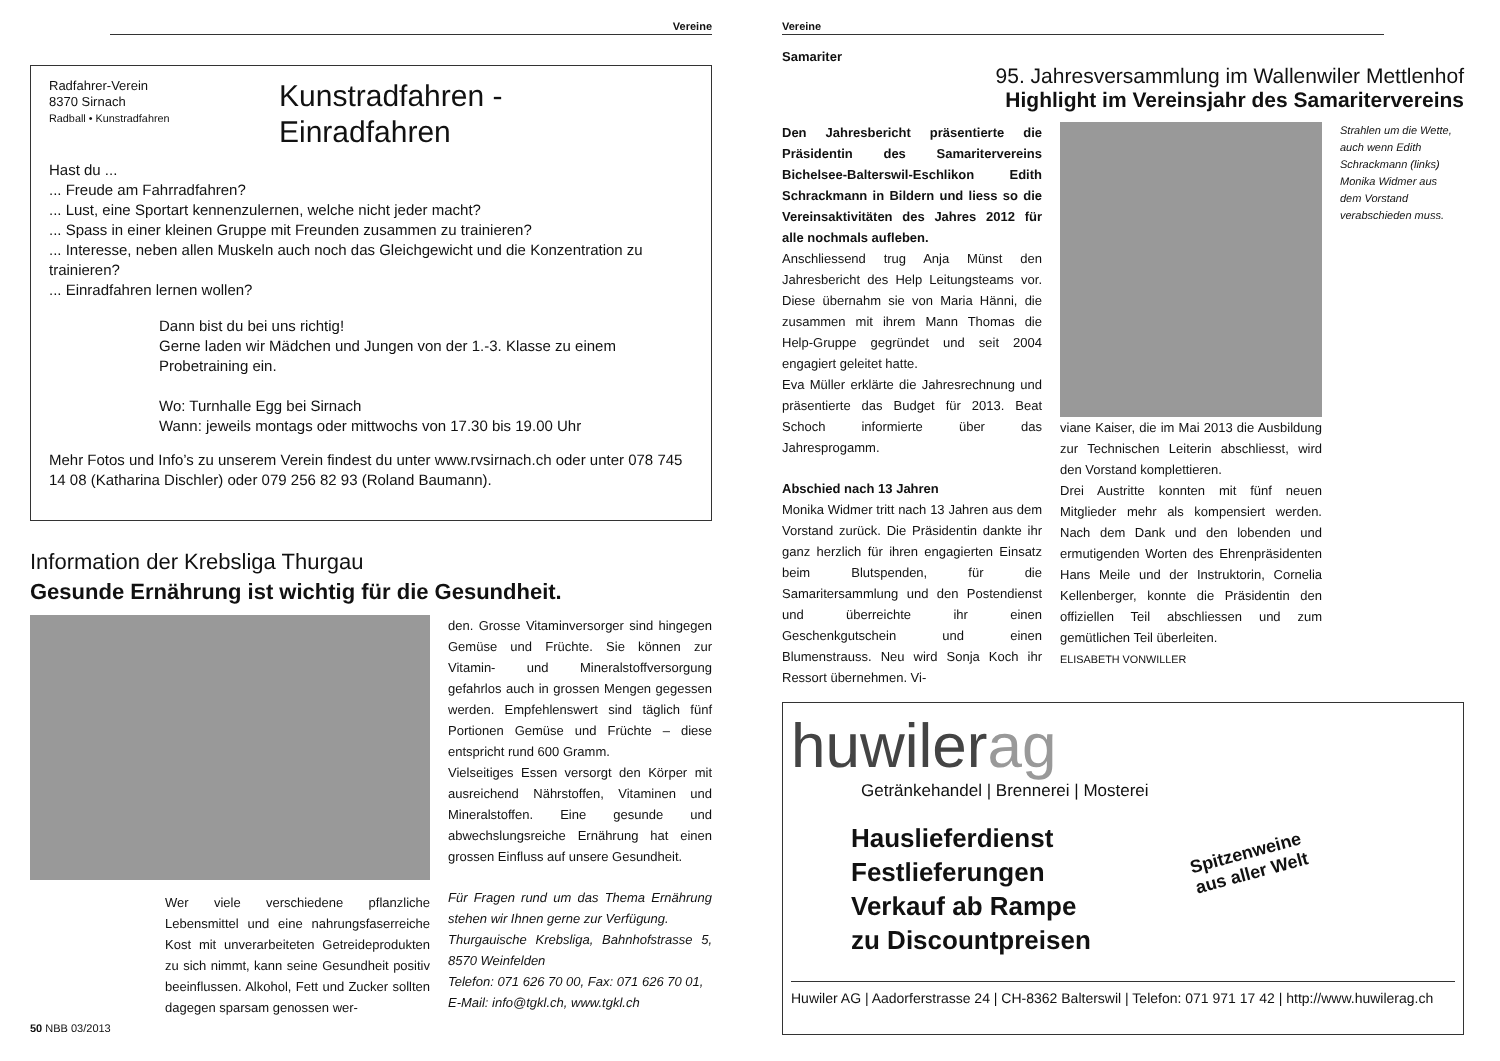Vereine
Radfahrer-Verein
8370 Sirnach
Radball • Kunstradfahren
Kunstradfahren -
Einradfahren
Hast du ...
... Freude am Fahrradfahren?
... Lust, eine Sportart kennenzulernen, welche nicht jeder macht?
... Spass in einer kleinen Gruppe mit Freunden zusammen zu trainieren?
... Interesse, neben allen Muskeln auch noch das Gleichgewicht und die Konzentration zu trainieren?
... Einradfahren lernen wollen?
Dann bist du bei uns richtig!
Gerne laden wir Mädchen und Jungen von der 1.-3. Klasse zu einem Probetraining ein.
Wo: Turnhalle Egg bei Sirnach
Wann: jeweils montags oder mittwochs von 17.30 bis 19.00 Uhr
Mehr Fotos und Info’s zu unserem Verein findest du unter www.rvsirnach.ch oder unter 078 745 14 08 (Katharina Dischler) oder 079 256 82 93 (Roland Baumann).
Information der Krebsliga Thurgau
Gesunde Ernährung ist wichtig für die Gesundheit.
Wer viele verschiedene pflanzliche Lebensmittel und eine nahrungsfaserreiche Kost mit unverarbeiteten Getreideprodukten zu sich nimmt, kann seine Gesundheit positiv beeinflussen. Alkohol, Fett und Zucker sollten dagegen sparsam genossen wer-
50 NBB 03/2013
den. Grosse Vitaminversorger sind hingegen Gemüse und Früchte. Sie können zur Vitamin- und Mineralstoffversorgung gefahrlos auch in grossen Mengen gegessen werden. Empfehlenswert sind täglich fünf Portionen Gemüse und Früchte – diese entspricht rund 600 Gramm.
Vielseitiges Essen versorgt den Körper mit ausreichend Nährstoffen, Vitaminen und Mineralstoffen. Eine gesunde und abwechslungsreiche Ernährung hat einen grossen Einfluss auf unsere Gesundheit.
Für Fragen rund um das Thema Ernährung stehen wir Ihnen gerne zur Verfügung.
Thurgauische Krebsliga, Bahnhofstrasse 5, 8570 Weinfelden
Telefon: 071 626 70 00, Fax: 071 626 70 01,
E-Mail: info@tgkl.ch, www.tgkl.ch
Vereine
Samariter
95. Jahresversammlung im Wallenwiler Mettlenhof
Highlight im Vereinsjahr des Samaritervereins
Den Jahresbericht präsentierte die Präsidentin des Samaritervereins Bichelsee-Balterswil-Eschlikon Edith Schrackmann in Bildern und liess so die Vereinsaktivitäten des Jahres 2012 für alle nochmals aufleben.
Anschliessend trug Anja Münst den Jahresbericht des Help Leitungsteams vor. Diese übernahm sie von Maria Hänni, die zusammen mit ihrem Mann Thomas die Help-Gruppe gegründet und seit 2004 engagiert geleitet hatte.
Eva Müller erklärte die Jahresrechnung und präsentierte das Budget für 2013. Beat Schoch informierte über das Jahresprogamm.
Abschied nach 13 Jahren
Monika Widmer tritt nach 13 Jahren aus dem Vorstand zurück. Die Präsidentin dankte ihr ganz herzlich für ihren engagierten Einsatz beim Blutspenden, für die Samaritersammlung und den Postendienst und überreichte ihr einen Geschenkgutschein und einen Blumenstrauss. Neu wird Sonja Koch ihr Ressort übernehmen. Vi-
viane Kaiser, die im Mai 2013 die Ausbildung zur Technischen Leiterin abschliesst, wird den Vorstand komplettieren.
Drei Austritte konnten mit fünf neuen Mitglieder mehr als kompensiert werden. Nach dem Dank und den lobenden und ermutigenden Worten des Ehrenpräsidenten Hans Meile und der Instruktorin, Cornelia Kellenberger, konnte die Präsidentin den offiziellen Teil abschliessen und zum gemütlichen Teil überleiten.
ELISABETH VONWILLER
Strahlen um die Wette, auch wenn Edith Schrackmann (links) Monika Widmer aus dem Vorstand verabschieden muss.
huwilerag
Getränkehandel | Brennerei | Mosterei
Hauslieferdienst
Festlieferungen
Verkauf ab Rampe
zu Discountpreisen
Spitzenweine
aus aller Welt
Huwiler AG | Aadorferstrasse 24 | CH-8362 Balterswil | Telefon: 071 971 17 42 | http://www.huwilerag.ch